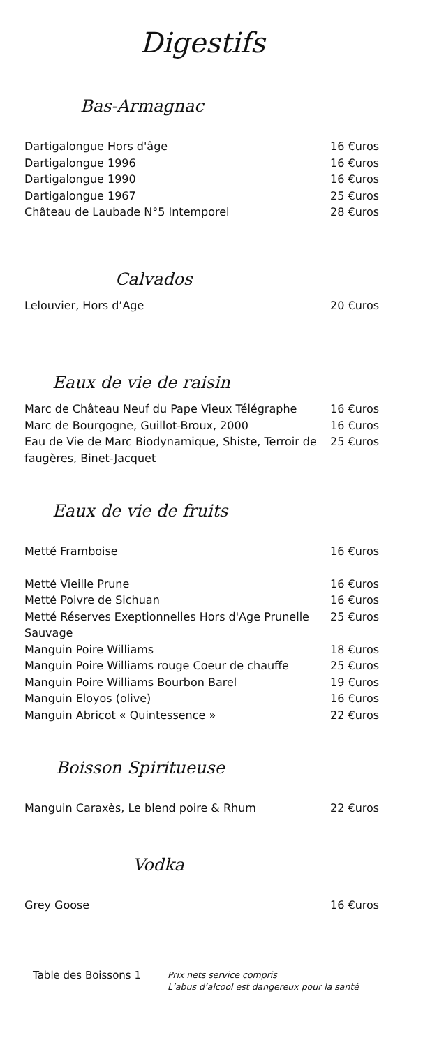Digestifs
Bas-Armagnac
Dartigalongue Hors d'âge 16 €uros
Dartigalongue 1996 16 €uros
Dartigalongue 1990 16 €uros
Dartigalongue 1967 25 €uros
Château de Laubade N°5 Intemporel 28 €uros
Calvados
Lelouvier, Hors d’Age 20 €uros
Eaux de vie de raisin
Marc de Château Neuf du Pape Vieux Télégraphe 16 €uros
Marc de Bourgogne, Guillot-Broux, 2000 16 €uros
Eau de Vie de Marc Biodynamique, Shiste, Terroir de faugères, Binet-Jacquet 25 €uros
Eaux de vie de fruits
Metté Framboise 16 €uros
Metté Vieille Prune 16 €uros
Metté Poivre de Sichuan 16 €uros
Metté Réserves Exeptionnelles Hors d'Age Prunelle Sauvage 25 €uros
Manguin Poire Williams 18 €uros
Manguin Poire Williams rouge Coeur de chauffe 25 €uros
Manguin Poire Williams Bourbon Barel 19 €uros
Manguin Eloyos (olive) 16 €uros
Manguin Abricot « Quintessence » 22 €uros
Boisson Spiritueuse
Manguin Caraxès, Le blend poire & Rhum 22 €uros
Vodka
Grey Goose 16 €uros
Table des Boissons 1 Prix nets service compris
L’abus d’alcool est dangereux pour la santé